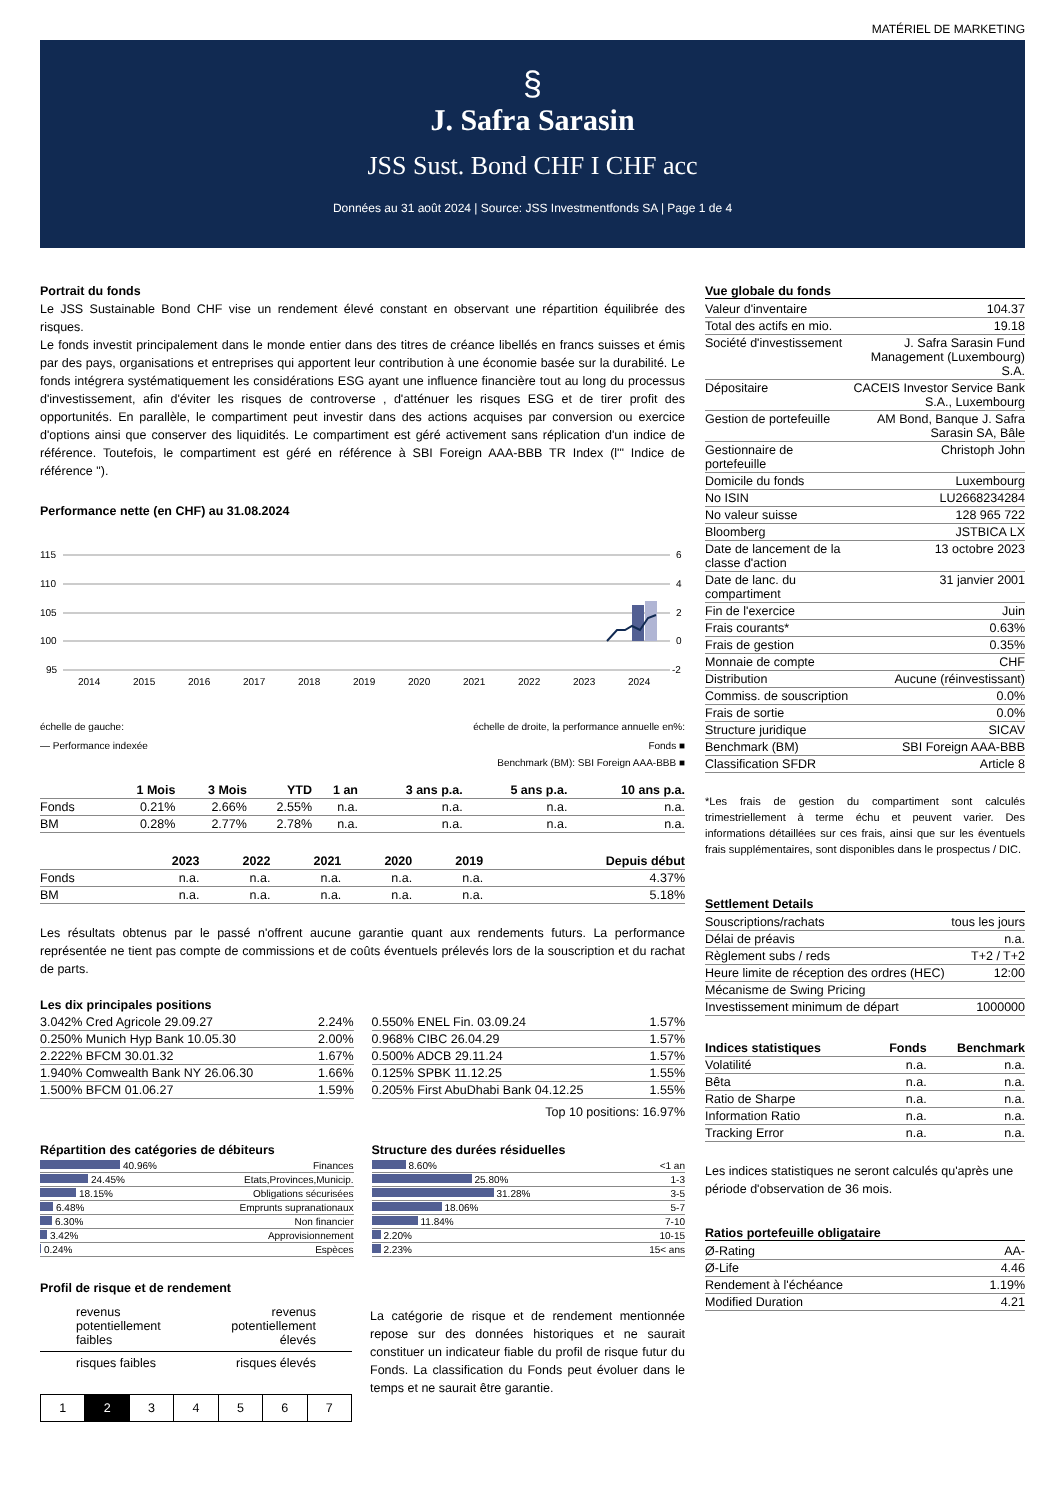MATÉRIEL DE MARKETING
§
J. Safra Sarasin
JSS Sust. Bond CHF I CHF acc
Données au 31 août 2024 | Source: JSS Investmentfonds SA | Page 1 de 4
Portrait du fonds
Le JSS Sustainable Bond CHF vise un rendement élevé constant en observant une répartition équilibrée des risques.
Le fonds investit principalement dans le monde entier dans des titres de créance libellés en francs suisses et émis par des pays, organisations et entreprises qui apportent leur contribution à une économie basée sur la durabilité. Le fonds intégrera systématiquement les considérations ESG ayant une influence financière tout au long du processus d'investissement, afin d'éviter les risques de controverse , d'atténuer les risques ESG et de tirer profit des opportunités. En parallèle, le compartiment peut investir dans des actions acquises par conversion ou exercice d'options ainsi que conserver des liquidités. Le compartiment est géré activement sans réplication d'un indice de référence. Toutefois, le compartiment est géré en référence à SBI Foreign AAA-BBB TR Index (l'" Indice de référence ").
Performance nette (en CHF) au 31.08.2024
115
110
105
100
95
6
4
2
0
-2
2014
2015
2016
2017
2018
2019
2020
2021
2022
2023
2024
échelle de gauche: échelle de droite, la performance annuelle en%:
— Performance indexée Fonds ■
Benchmark (BM): SBI Foreign AAA-BBB ■
| | 1 Mois | 3 Mois | YTD | 1 an | 3 ans p.a. | 5 ans p.a. | 10 ans p.a. |
| --- | --- | --- | --- | --- | --- | --- | --- |
| Fonds | 0.21% | 2.66% | 2.55% | n.a. | n.a. | n.a. | n.a. |
| BM | 0.28% | 2.77% | 2.78% | n.a. | n.a. | n.a. | n.a. |
| | 2023 | 2022 | 2021 | 2020 | 2019 | Depuis début |
| --- | --- | --- | --- | --- | --- | --- |
| Fonds | n.a. | n.a. | n.a. | n.a. | n.a. | 4.37% |
| BM | n.a. | n.a. | n.a. | n.a. | n.a. | 5.18% |
Les résultats obtenus par le passé n'offrent aucune garantie quant aux rendements futurs. La performance représentée ne tient pas compte de commissions et de coûts éventuels prélevés lors de la souscription et du rachat de parts.
Les dix principales positions
| 3.042% Cred Agricole 29.09.27 | 2.24% |
| 0.250% Munich Hyp Bank 10.05.30 | 2.00% |
| 2.222% BFCM 30.01.32 | 1.67% |
| 1.940% Comwealth Bank NY 26.06.30 | 1.66% |
| 1.500% BFCM 01.06.27 | 1.59% |
| 0.550% ENEL Fin. 03.09.24 | 1.57% |
| 0.968% CIBC 26.04.29 | 1.57% |
| 0.500% ADCB 29.11.24 | 1.57% |
| 0.125% SPBK 11.12.25 | 1.55% |
| 0.205% First AbuDhabi Bank 04.12.25 | 1.55% |
Top 10 positions: 16.97%
Répartition des catégories de débiteurs
| 40.96% | Finances |
| 24.45% | Etats,Provinces,Municip. |
| 18.15% | Obligations sécurisées |
| 6.48% | Emprunts supranationaux |
| 6.30% | Non financier |
| 3.42% | Approvisionnement |
| 0.24% | Espèces |
Structure des durées résiduelles
| 8.60% | <1 an |
| 25.80% | 1-3 |
| 31.28% | 3-5 |
| 18.06% | 5-7 |
| 11.84% | 7-10 |
| 2.20% | 10-15 |
| 2.23% | 15< ans |
Profil de risque et de rendement
revenus
potentiellement
faibles revenus
potentiellement
élevés
risques faibles risques élevés
| 1 | 2 | 3 | 4 | 5 | 6 | 7 |
La catégorie de risque et de rendement mentionnée repose sur des données historiques et ne saurait constituer un indicateur fiable du profil de risque futur du Fonds. La classification du Fonds peut évoluer dans le temps et ne saurait être garantie.
Vue globale du fonds
| Valeur d'inventaire | 104.37 |
| Total des actifs en mio. | 19.18 |
| Société d'investissement | J. Safra Sarasin Fund Management (Luxembourg) S.A. |
| Dépositaire | CACEIS Investor Service Bank S.A., Luxembourg |
| Gestion de portefeuille | AM Bond, Banque J. Safra Sarasin SA, Bâle |
| Gestionnaire de portefeuille | Christoph John |
| Domicile du fonds | Luxembourg |
| No ISIN | LU2668234284 |
| No valeur suisse | 128 965 722 |
| Bloomberg | JSTBICA LX |
| Date de lancement de la classe d'action | 13 octobre 2023 |
| Date de lanc. du compartiment | 31 janvier 2001 |
| Fin de l'exercice | Juin |
| Frais courants* | 0.63% |
| Frais de gestion | 0.35% |
| Monnaie de compte | CHF |
| Distribution | Aucune (réinvestissant) |
| Commiss. de souscription | 0.0% |
| Frais de sortie | 0.0% |
| Structure juridique | SICAV |
| Benchmark (BM) | SBI Foreign AAA-BBB |
| Classification SFDR | Article 8 |
*Les frais de gestion du compartiment sont calculés trimestriellement à terme échu et peuvent varier. Des informations détaillées sur ces frais, ainsi que sur les éventuels frais supplémentaires, sont disponibles dans le prospectus / DIC.
Settlement Details
| Souscriptions/rachats | tous les jours |
| Délai de préavis | n.a. |
| Règlement subs / reds | T+2 / T+2 |
| Heure limite de réception des ordres (HEC) | 12:00 |
| Mécanisme de Swing Pricing | |
| Investissement minimum de départ | 1000000 |
| Indices statistiques | Fonds | Benchmark |
| --- | --- | --- |
| Volatilité | n.a. | n.a. |
| Bêta | n.a. | n.a. |
| Ratio de Sharpe | n.a. | n.a. |
| Information Ratio | n.a. | n.a. |
| Tracking Error | n.a. | n.a. |
Les indices statistiques ne seront calculés qu'après une période d'observation de 36 mois.
Ratios portefeuille obligataire
| Ø-Rating | AA- |
| Ø-Life | 4.46 |
| Rendement à l'échéance | 1.19% |
| Modified Duration | 4.21 |